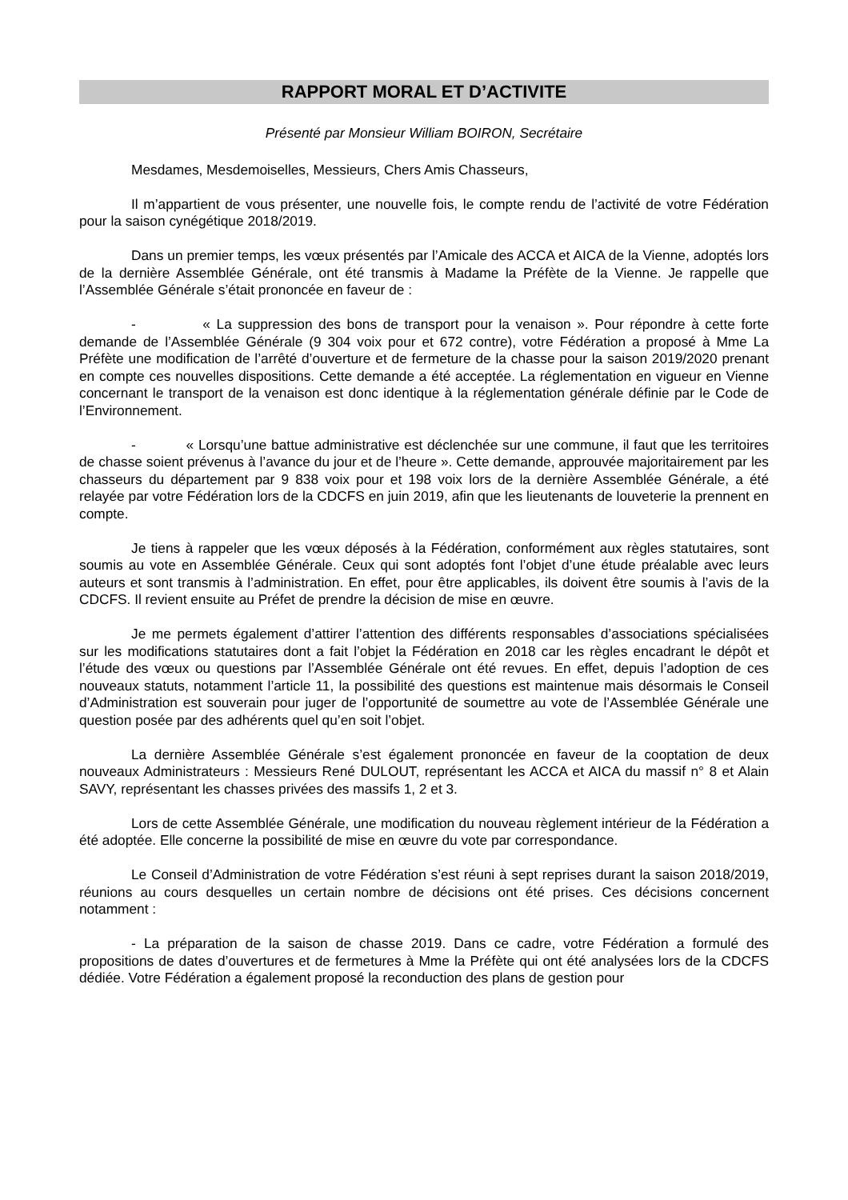RAPPORT MORAL ET D’ACTIVITE
Présenté par Monsieur William BOIRON, Secrétaire
Mesdames, Mesdemoiselles, Messieurs, Chers Amis Chasseurs,
Il m’appartient de vous présenter, une nouvelle fois, le compte rendu de l’activité de votre Fédération pour la saison cynégétique 2018/2019.
Dans un premier temps, les vœux présentés par l’Amicale des ACCA et AICA de la Vienne, adoptés lors de la dernière Assemblée Générale, ont été transmis à Madame la Préfète de la Vienne. Je rappelle que l’Assemblée Générale s’était prononcée en faveur de :
- « La suppression des bons de transport pour la venaison ». Pour répondre à cette forte demande de l’Assemblée Générale (9 304 voix pour et 672 contre), votre Fédération a proposé à Mme La Préfète une modification de l’arrêté d’ouverture et de fermeture de la chasse pour la saison 2019/2020 prenant en compte ces nouvelles dispositions. Cette demande a été acceptée. La réglementation en vigueur en Vienne concernant le transport de la venaison est donc identique à la réglementation générale définie par le Code de l’Environnement.
- « Lorsqu’une battue administrative est déclenchée sur une commune, il faut que les territoires de chasse soient prévenus à l’avance du jour et de l’heure ». Cette demande, approuvée majoritairement par les chasseurs du département par 9 838 voix pour et 198 voix lors de la dernière Assemblée Générale, a été relayée par votre Fédération lors de la CDCFS en juin 2019, afin que les lieutenants de louveterie la prennent en compte.
Je tiens à rappeler que les vœux déposés à la Fédération, conformément aux règles statutaires, sont soumis au vote en Assemblée Générale. Ceux qui sont adoptés font l’objet d’une étude préalable avec leurs auteurs et sont transmis à l’administration. En effet, pour être applicables, ils doivent être soumis à l’avis de la CDCFS. Il revient ensuite au Préfet de prendre la décision de mise en œuvre.
Je me permets également d’attirer l’attention des différents responsables d’associations spécialisées sur les modifications statutaires dont a fait l’objet la Fédération en 2018 car les règles encadrant le dépôt et l’étude des vœux ou questions par l’Assemblée Générale ont été revues. En effet, depuis l’adoption de ces nouveaux statuts, notamment l’article 11, la possibilité des questions est maintenue mais désormais le Conseil d’Administration est souverain pour juger de l’opportunité de soumettre au vote de l’Assemblée Générale une question posée par des adhérents quel qu’en soit l’objet.
La dernière Assemblée Générale s’est également prononcée en faveur de la cooptation de deux nouveaux Administrateurs : Messieurs René DULOUT, représentant les ACCA et AICA du massif n° 8 et Alain SAVY, représentant les chasses privées des massifs 1, 2 et 3.
Lors de cette Assemblée Générale, une modification du nouveau règlement intérieur de la Fédération a été adoptée. Elle concerne la possibilité de mise en œuvre du vote par correspondance.
Le Conseil d’Administration de votre Fédération s’est réuni à sept reprises durant la saison 2018/2019, réunions au cours desquelles un certain nombre de décisions ont été prises. Ces décisions concernent notamment :
- La préparation de la saison de chasse 2019. Dans ce cadre, votre Fédération a formulé des propositions de dates d’ouvertures et de fermetures à Mme la Préfète qui ont été analysées lors de la CDCFS dédiée. Votre Fédération a également proposé la reconduction des plans de gestion pour